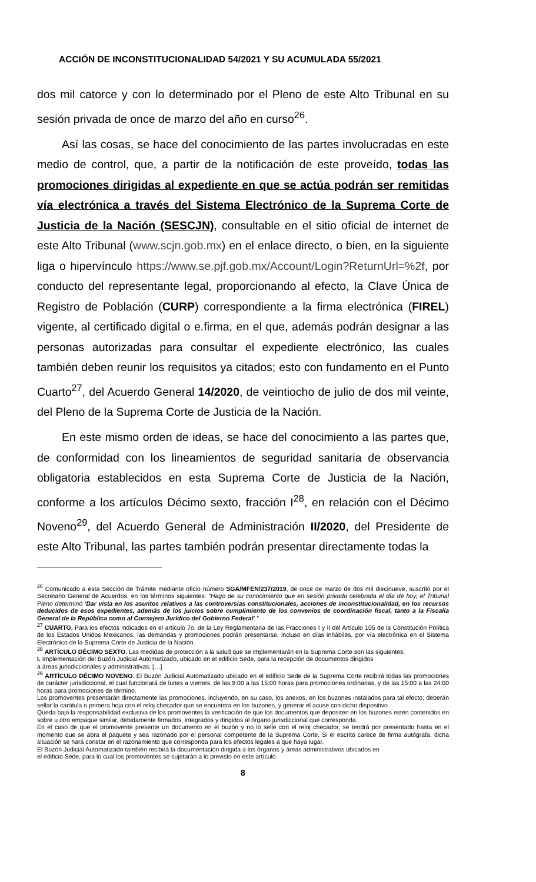ACCIÓN DE INCONSTITUCIONALIDAD 54/2021 Y SU ACUMULADA 55/2021
dos mil catorce y con lo determinado por el Pleno de este Alto Tribunal en su sesión privada de once de marzo del año en curso<sup>26</sup>.
Así las cosas, se hace del conocimiento de las partes involucradas en este medio de control, que, a partir de la notificación de este proveído, todas las promociones dirigidas al expediente en que se actúa podrán ser remitidas vía electrónica a través del Sistema Electrónico de la Suprema Corte de Justicia de la Nación (SESCJN), consultable en el sitio oficial de internet de este Alto Tribunal (www.scjn.gob.mx) en el enlace directo, o bien, en la siguiente liga o hipervínculo https://www.se.pjf.gob.mx/Account/Login?ReturnUrl=%2f, por conducto del representante legal, proporcionando al efecto, la Clave Única de Registro de Población (CURP) correspondiente a la firma electrónica (FIREL) vigente, al certificado digital o e.firma, en el que, además podrán designar a las personas autorizadas para consultar el expediente electrónico, las cuales también deben reunir los requisitos ya citados; esto con fundamento en el Punto Cuarto<sup>27</sup>, del Acuerdo General 14/2020, de veintiocho de julio de dos mil veinte, del Pleno de la Suprema Corte de Justicia de la Nación.
En este mismo orden de ideas, se hace del conocimiento a las partes que, de conformidad con los lineamientos de seguridad sanitaria de observancia obligatoria establecidos en esta Suprema Corte de Justicia de la Nación, conforme a los artículos Décimo sexto, fracción I<sup>28</sup>, en relación con el Décimo Noveno<sup>29</sup>, del Acuerdo General de Administración II/2020, del Presidente de este Alto Tribunal, las partes también podrán presentar directamente todas la
<sup>26</sup> Comunicado a esta Sección de Trámite mediante oficio número SGA/MFEN/237/2019, de once de marzo de dos mil diecinueve, suscrito por el Secretario General de Acuerdos, en los términos siguientes: “Hago de su conocimiento que en sesión privada celebrada el día de hoy, el Tribunal Pleno determinó ‘Dar vista en los asuntos relativos a las controversias constitucionales, acciones de inconstitucionalidad, en los recursos deducidos de esos expedientes, además de los juicios sobre cumplimiento de los convenios de coordinación fiscal, tanto a la Fiscalía General de la República como al Consejero Jurídico del Gobierno Federal’.”
<sup>27</sup> CUARTO. Para los efectos indicados en el artículo 7o. de la Ley Reglamentaria de las Fracciones I y II del Artículo 105 de la Constitución Política de los Estados Unidos Mexicanos, las demandas y promociones podrán presentarse, incluso en días inhábiles, por vía electrónica en el Sistema Electrónico de la Suprema Corte de Justicia de la Nación.
<sup>28</sup> ARTÍCULO DÉCIMO SEXTO. Las medidas de protección a la salud que se implementarán en la Suprema Corte son las siguientes:
I. Implementación del Buzón Judicial Automatizado, ubicado en el edificio Sede, para la recepción de documentos dirigidos
a áreas jurisdiccionales y administrativas; […]
<sup>29</sup> ARTÍCULO DÉCIMO NOVENO. El Buzón Judicial Automatizado ubicado en el edificio Sede de la Suprema Corte recibirá todas las promociones de carácter jurisdiccional, el cual funcionará de lunes a viernes, de las 9:00 a las 15:00 horas para promociones ordinarias, y de las 15:00 a las 24:00 horas para promociones de término.
Los promoventes presentarán directamente las promociones, incluyendo, en su caso, los anexos, en los buzones instalados para tal efecto; deberán sellar la carátula o primera hoja con el reloj checador que se encuentra en los buzones, y generar el acuse con dicho dispositivo.
Queda bajo la responsabilidad exclusiva de los promoventes la verificación de que los documentos que depositen en los buzones estén contenidos en sobre u otro empaque similar, debidamente firmados, integrados y dirigidos al órgano jurisdiccional que corresponda.
En el caso de que el promovente presente un documento en el buzón y no lo selle con el reloj checador, se tendrá por presentado hasta en el momento que se abra el paquete y sea razonado por el personal competente de la Suprema Corte. Si el escrito carece de firma autógrafa, dicha situación se hará constar en el razonamiento que corresponda para los efectos legales a que haya lugar.
El Buzón Judicial Automatizado también recibirá la documentación dirigida a los órganos y áreas administrativos ubicados en
el edificio Sede, para lo cual los promoventes se sujetarán a lo previsto en este artículo.
8